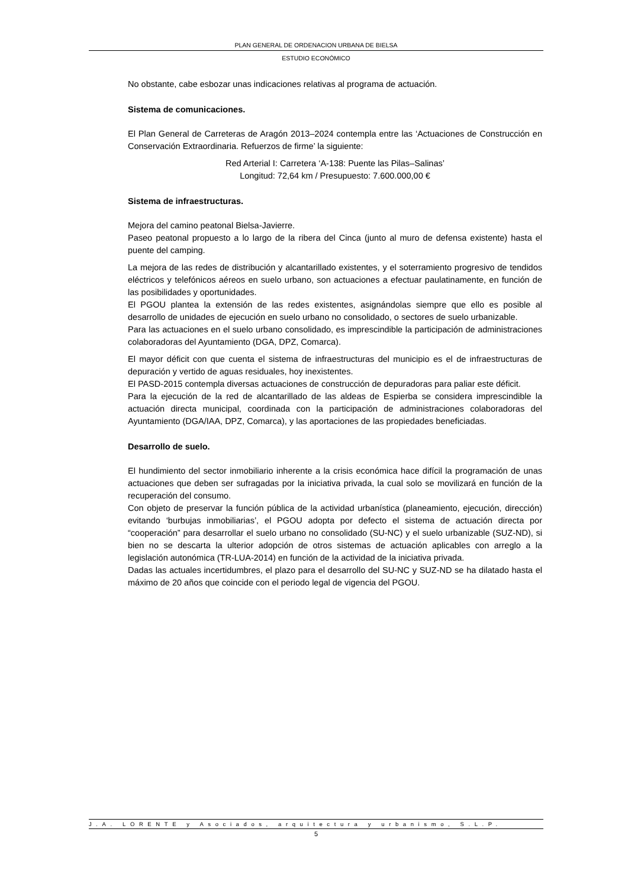PLAN GENERAL DE ORDENACION URBANA DE BIELSA
ESTUDIO ECONÓMICO
No obstante, cabe esbozar unas indicaciones relativas al programa de actuación.
Sistema de comunicaciones.
El Plan General de Carreteras de Aragón 2013–2024 contempla entre las ‘Actuaciones de Construcción en Conservación Extraordinaria. Refuerzos de firme’ la siguiente:
Red Arterial I: Carretera ‘A-138: Puente las Pilas–Salinas’
Longitud: 72,64 km / Presupuesto: 7.600.000,00 €
Sistema de infraestructuras.
Mejora del camino peatonal Bielsa-Javierre.
Paseo peatonal propuesto a lo largo de la ribera del Cinca (junto al muro de defensa existente) hasta el puente del camping.
La mejora de las redes de distribución y alcantarillado existentes, y el soterramiento progresivo de tendidos eléctricos y telefónicos aéreos en suelo urbano, son actuaciones a efectuar paulatinamente, en función de las posibilidades y oportunidades.
El PGOU plantea la extensión de las redes existentes, asignándolas siempre que ello es posible al desarrollo de unidades de ejecución en suelo urbano no consolidado, o sectores de suelo urbanizable.
Para las actuaciones en el suelo urbano consolidado, es imprescindible la participación de administraciones colaboradoras del Ayuntamiento (DGA, DPZ, Comarca).
El mayor déficit con que cuenta el sistema de infraestructuras del municipio es el de infraestructuras de depuración y vertido de aguas residuales, hoy inexistentes.
El PASD-2015 contempla diversas actuaciones de construcción de depuradoras para paliar este déficit.
Para la ejecución de la red de alcantarillado de las aldeas de Espierba se considera imprescindible la actuación directa municipal, coordinada con la participación de administraciones colaboradoras del Ayuntamiento (DGA/IAA, DPZ, Comarca), y las aportaciones de las propiedades beneficiadas.
Desarrollo de suelo.
El hundimiento del sector inmobiliario inherente a la crisis económica hace difícil la programación de unas actuaciones que deben ser sufragadas por la iniciativa privada, la cual solo se movilizará en función de la recuperación del consumo.
Con objeto de preservar la función pública de la actividad urbanística (planeamiento, ejecución, dirección) evitando ‘burbujas inmobiliarias’, el PGOU adopta por defecto el sistema de actuación directa por “cooperación” para desarrollar el suelo urbano no consolidado (SU-NC) y el suelo urbanizable (SUZ-ND), si bien no se descarta la ulterior adopción de otros sistemas de actuación aplicables con arreglo a la legislación autonómica (TR-LUA-2014) en función de la actividad de la iniciativa privada.
Dadas las actuales incertidumbres, el plazo para el desarrollo del SU-NC y SUZ-ND se ha dilatado hasta el máximo de 20 años que coincide con el periodo legal de vigencia del PGOU.
J.A. LORENTE y Asociados, arquitectura y urbanismo, S.L.P.
5